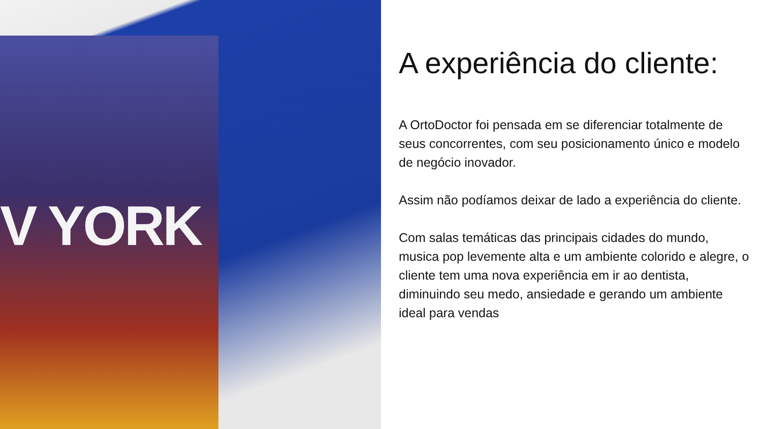V YORK
A experiência do cliente:
A OrtoDoctor foi pensada em se diferenciar totalmente de seus concorrentes, com seu posicionamento único e modelo de negócio inovador.
Assim não podíamos deixar de lado a experiência do cliente.
Com salas temáticas das principais cidades do mundo, musica pop levemente alta e um ambiente colorido e alegre, o cliente tem uma nova experiência em ir ao dentista, diminuindo seu medo, ansiedade e gerando um ambiente ideal para vendas